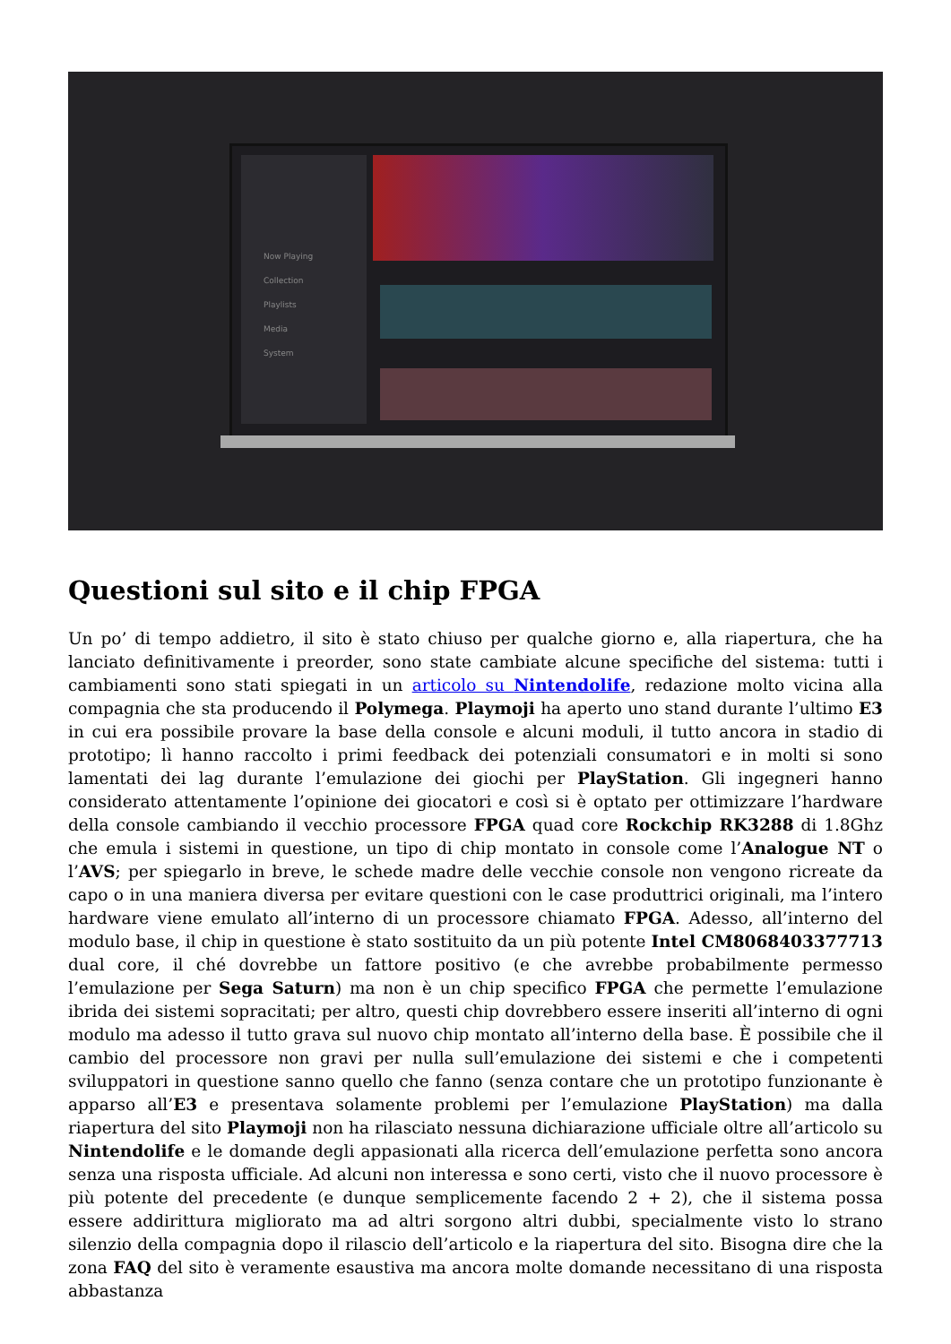Now Playing
Collection
Playlists
Media
System
Questioni sul sito e il chip FPGA
Un po’ di tempo addietro, il sito è stato chiuso per qualche giorno e, alla riapertura, che ha lanciato definitivamente i preorder, sono state cambiate alcune specifiche del sistema: tutti i cambiamenti sono stati spiegati in un articolo su Nintendolife, redazione molto vicina alla compagnia che sta producendo il Polymega. Playmoji ha aperto uno stand durante l’ultimo E3 in cui era possibile provare la base della console e alcuni moduli, il tutto ancora in stadio di prototipo; lì hanno raccolto i primi feedback dei potenziali consumatori e in molti si sono lamentati dei lag durante l’emulazione dei giochi per PlayStation. Gli ingegneri hanno considerato attentamente l’opinione dei giocatori e così si è optato per ottimizzare l’hardware della console cambiando il vecchio processore FPGA quad core Rockchip RK3288 di 1.8Ghz che emula i sistemi in questione, un tipo di chip montato in console come l’Analogue NT o l’AVS; per spiegarlo in breve, le schede madre delle vecchie console non vengono ricreate da capo o in una maniera diversa per evitare questioni con le case produttrici originali, ma l’intero hardware viene emulato all’interno di un processore chiamato FPGA. Adesso, all’interno del modulo base, il chip in questione è stato sostituito da un più potente Intel CM8068403377713 dual core, il ché dovrebbe un fattore positivo (e che avrebbe probabilmente permesso l’emulazione per Sega Saturn) ma non è un chip specifico FPGA che permette l’emulazione ibrida dei sistemi sopracitati; per altro, questi chip dovrebbero essere inseriti all’interno di ogni modulo ma adesso il tutto grava sul nuovo chip montato all’interno della base. È possibile che il cambio del processore non gravi per nulla sull’emulazione dei sistemi e che i competenti sviluppatori in questione sanno quello che fanno (senza contare che un prototipo funzionante è apparso all’E3 e presentava solamente problemi per l’emulazione PlayStation) ma dalla riapertura del sito Playmoji non ha rilasciato nessuna dichiarazione ufficiale oltre all’articolo su Nintendolife e le domande degli appasionati alla ricerca dell’emulazione perfetta sono ancora senza una risposta ufficiale. Ad alcuni non interessa e sono certi, visto che il nuovo processore è più potente del precedente (e dunque semplicemente facendo 2 + 2), che il sistema possa essere addirittura migliorato ma ad altri sorgono altri dubbi, specialmente visto lo strano silenzio della compagnia dopo il rilascio dell’articolo e la riapertura del sito. Bisogna dire che la zona FAQ del sito è veramente esaustiva ma ancora molte domande necessitano di una risposta abbastanza